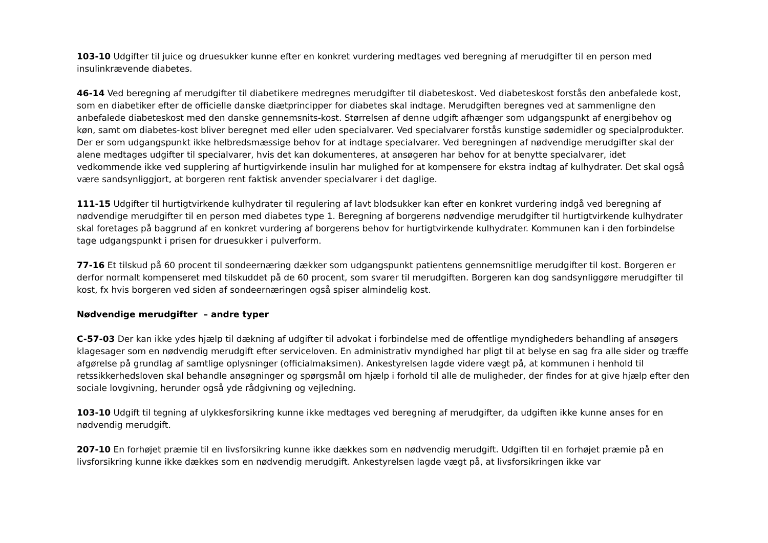103-10 Udgifter til juice og druesukker kunne efter en konkret vurdering medtages ved beregning af merudgifter til en person med insulinkrævende diabetes.
46-14 Ved beregning af merudgifter til diabetikere medregnes merudgifter til diabeteskost. Ved diabeteskost forstås den anbefalede kost, som en diabetiker efter de officielle danske diætprincipper for diabetes skal indtage. Merudgiften beregnes ved at sammenligne den anbefalede diabeteskost med den danske gennemsnits-kost. Størrelsen af denne udgift afhænger som udgangspunkt af energibehov og køn, samt om diabetes-kost bliver beregnet med eller uden specialvarer. Ved specialvarer forstås kunstige sødemidler og specialprodukter. Der er som udgangspunkt ikke helbredsmæssige behov for at indtage specialvarer. Ved beregningen af nødvendige merudgifter skal der alene medtages udgifter til specialvarer, hvis det kan dokumenteres, at ansøgeren har behov for at benytte specialvarer, idet vedkommende ikke ved supplering af hurtigvirkende insulin har mulighed for at kompensere for ekstra indtag af kulhydrater. Det skal også være sandsynliggjort, at borgeren rent faktisk anvender specialvarer i det daglige.
111-15 Udgifter til hurtigtvirkende kulhydrater til regulering af lavt blodsukker kan efter en konkret vurdering indgå ved beregning af nødvendige merudgifter til en person med diabetes type 1. Beregning af borgerens nødvendige merudgifter til hurtigtvirkende kulhydrater skal foretages på baggrund af en konkret vurdering af borgerens behov for hurtigtvirkende kulhydrater. Kommunen kan i den forbindelse tage udgangspunkt i prisen for druesukker i pulverform.
77-16 Et tilskud på 60 procent til sondeernæring dækker som udgangspunkt patientens gennemsnitlige merudgifter til kost. Borgeren er derfor normalt kompenseret med tilskuddet på de 60 procent, som svarer til merudgiften. Borgeren kan dog sandsynliggøre merudgifter til kost, fx hvis borgeren ved siden af sondeernæringen også spiser almindelig kost.
Nødvendige merudgifter – andre typer
C-57-03 Der kan ikke ydes hjælp til dækning af udgifter til advokat i forbindelse med de offentlige myndigheders behandling af ansøgers klagesager som en nødvendig merudgift efter serviceloven. En administrativ myndighed har pligt til at belyse en sag fra alle sider og træffe afgørelse på grundlag af samtlige oplysninger (officialmaksimen). Ankestyrelsen lagde videre vægt på, at kommunen i henhold til retssikkerhedsloven skal behandle ansøgninger og spørgsmål om hjælp i forhold til alle de muligheder, der findes for at give hjælp efter den sociale lovgivning, herunder også yde rådgivning og vejledning.
103-10 Udgift til tegning af ulykkesforsikring kunne ikke medtages ved beregning af merudgifter, da udgiften ikke kunne anses for en nødvendig merudgift.
207-10 En forhøjet præmie til en livsforsikring kunne ikke dækkes som en nødvendig merudgift. Udgiften til en forhøjet præmie på en livsforsikring kunne ikke dækkes som en nødvendig merudgift. Ankestyrelsen lagde vægt på, at livsforsikringen ikke var